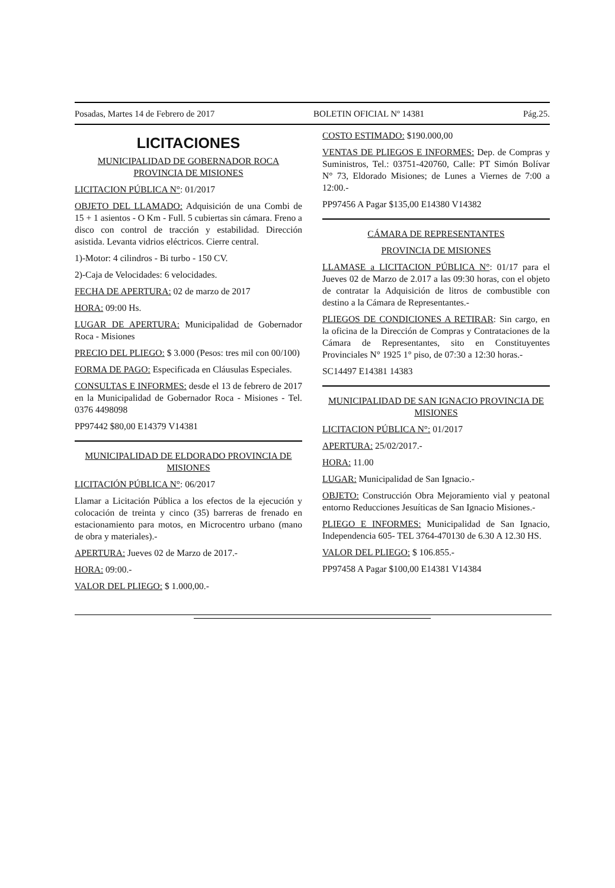Posadas, Martes 14 de Febrero de 2017 BOLETIN OFICIAL Nº 14381 Pág.25.
LICITACIONES
MUNICIPALIDAD DE GOBERNADOR ROCA PROVINCIA DE MISIONES
LICITACION PÚBLICA N°: 01/2017
OBJETO DEL LLAMADO: Adquisición de una Combi de 15 + 1 asientos - O Km - Full. 5 cubiertas sin cámara. Freno a disco con control de tracción y estabilidad. Dirección asistida. Levanta vidrios eléctricos. Cierre central.
1)-Motor: 4 cilindros - Bi turbo - 150 CV.
2)-Caja de Velocidades: 6 velocidades.
FECHA DE APERTURA: 02 de marzo de 2017
HORA: 09:00 Hs.
LUGAR DE APERTURA: Municipalidad de Gobernador Roca - Misiones
PRECIO DEL PLIEGO: $ 3.000 (Pesos: tres mil con 00/100)
FORMA DE PAGO: Especificada en Cláusulas Especiales.
CONSULTAS E INFORMES: desde el 13 de febrero de 2017 en la Municipalidad de Gobernador Roca - Misiones - Tel. 0376 4498098
PP97442 $80,00 E14379 V14381
MUNICIPALIDAD DE ELDORADO PROVINCIA DE MISIONES
LICITACIÓN PÚBLICA N°: 06/2017
Llamar a Licitación Pública a los efectos de la ejecución y colocación de treinta y cinco (35) barreras de frenado en estacionamiento para motos, en Microcentro urbano (mano de obra y materiales).-
APERTURA: Jueves 02 de Marzo de 2017.-
HORA: 09:00.-
VALOR DEL PLIEGO: $ 1.000,00.-
COSTO ESTIMADO: $190.000,00
VENTAS DE PLIEGOS E INFORMES: Dep. de Compras y Suministros, Tel.: 03751-420760, Calle: PT Simón Bolívar N° 73, Eldorado Misiones; de Lunes a Viernes de 7:00 a 12:00.-
PP97456 A Pagar $135,00 E14380 V14382
CÁMARA DE REPRESENTANTES
PROVINCIA DE MISIONES
LLAMASE a LICITACION PÚBLICA N°: 01/17 para el Jueves 02 de Marzo de 2.017 a las 09:30 horas, con el objeto de contratar la Adquisición de litros de combustible con destino a la Cámara de Representantes.-
PLIEGOS DE CONDICIONES A RETIRAR: Sin cargo, en la oficina de la Dirección de Compras y Contrataciones de la Cámara de Representantes, sito en Constituyentes Provinciales N° 1925 1° piso, de 07:30 a 12:30 horas.-
SC14497 E14381 14383
MUNICIPALIDAD DE SAN IGNACIO PROVINCIA DE MISIONES
LICITACION PÚBLICA N°: 01/2017
APERTURA: 25/02/2017.-
HORA: 11.00
LUGAR: Municipalidad de San Ignacio.-
OBJETO: Construcción Obra Mejoramiento vial y peatonal entorno Reducciones Jesuíticas de San Ignacio Misiones.-
PLIEGO E INFORMES: Municipalidad de San Ignacio, Independencia 605- TEL 3764-470130 de 6.30 A 12.30 HS.
VALOR DEL PLIEGO: $ 106.855.-
PP97458 A Pagar $100,00 E14381 V14384